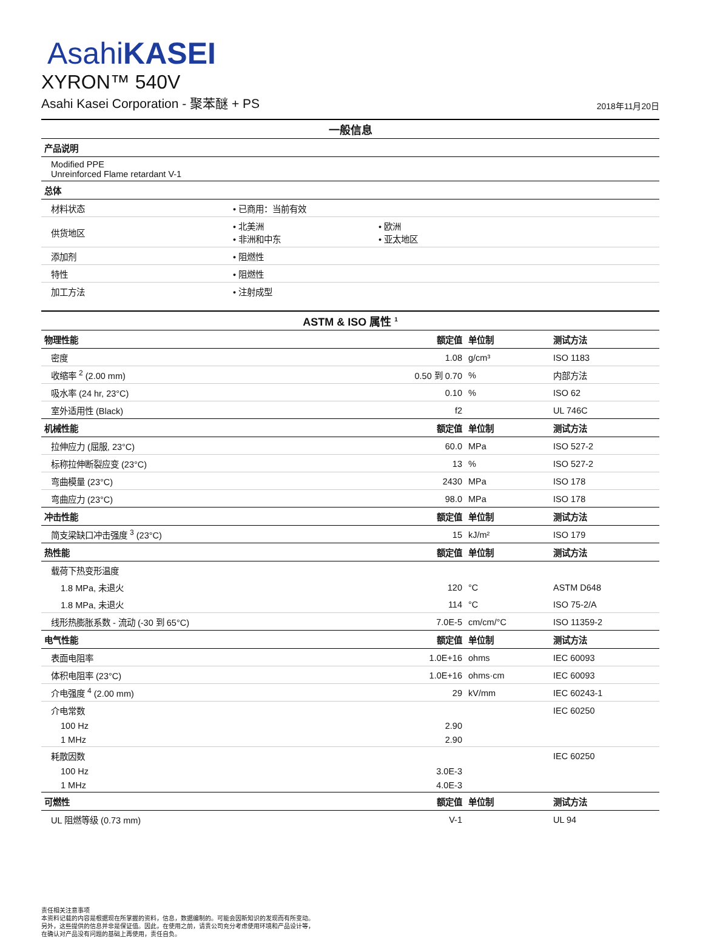AsahiKASEI
XYRON™ 540V
Asahi Kasei Corporation - 聚苯醚 + PS 2018年11月20日
| 一般信息 | | |
| 产品说明 | | |
| Modified PPE Unreinforced Flame retardant V-1 | | |
| 总体 | | |
| 材料状态 | • 已商用：当前有效 | |
| 供货地区 | • 北美洲 • 非洲和中东 | • 欧洲 • 亚太地区 |
| 添加剂 | • 阻燃性 | |
| 特性 | • 阻燃性 | |
| 加工方法 | • 注射成型 | |
| ASTM & ISO 属性 <sup>1</sup> | | | |
| 物理性能 | 额定值 | 单位制 | 测试方法 |
| 密度 | 1.08 | g/cm³ | ISO 1183 |
| 收缩率 <sup>2</sup> (2.00 mm) | 0.50 到 0.70 | % | 内部方法 |
| 吸水率 (24 hr, 23°C) | 0.10 | % | ISO 62 |
| 室外适用性 (Black) | f2 | | UL 746C |
| 机械性能 | 额定值 | 单位制 | 测试方法 |
| 拉伸应力 (屈服, 23°C) | 60.0 | MPa | ISO 527-2 |
| 标称拉伸断裂应变 (23°C) | 13 | % | ISO 527-2 |
| 弯曲模量 (23°C) | 2430 | MPa | ISO 178 |
| 弯曲应力 (23°C) | 98.0 | MPa | ISO 178 |
| 冲击性能 | 额定值 | 单位制 | 测试方法 |
| 简支梁缺口冲击强度 <sup>3</sup> (23°C) | 15 | kJ/m² | ISO 179 |
| 热性能 | 额定值 | 单位制 | 测试方法 |
| 载荷下热变形温度 | | | |
| 1.8 MPa, 未退火 | 120 | °C | ASTM D648 |
| 1.8 MPa, 未退火 | 114 | °C | ISO 75-2/A |
| 线形热膨胀系数 - 流动 (-30 到 65°C) | 7.0E-5 | cm/cm/°C | ISO 11359-2 |
| 电气性能 | 额定值 | 单位制 | 测试方法 |
| 表面电阻率 | 1.0E+16 | ohms | IEC 60093 |
| 体积电阻率 (23°C) | 1.0E+16 | ohms·cm | IEC 60093 |
| 介电强度 <sup>4</sup> (2.00 mm) | 29 | kV/mm | IEC 60243-1 |
| 介电常数 | | | IEC 60250 |
| 100 Hz | 2.90 | | |
| 1 MHz | 2.90 | | |
| 耗散因数 | | | IEC 60250 |
| 100 Hz | 3.0E-3 | | |
| 1 MHz | 4.0E-3 | | |
| 可燃性 | 额定值 | 单位制 | 测试方法 |
| UL 阻燃等级 (0.73 mm) | V-1 | | UL 94 |
责任相关注意事项
本资料记载的内容是根据现在所掌握的资料，信息，数据编制的。可能会因新知识的发现而有所变动。
另外，这些提供的信息并非是保证值。因此，在使用之前，请贵公司充分考虑使用环境和产品设计等，
在确认对产品没有问题的基础上再使用，责任自负。